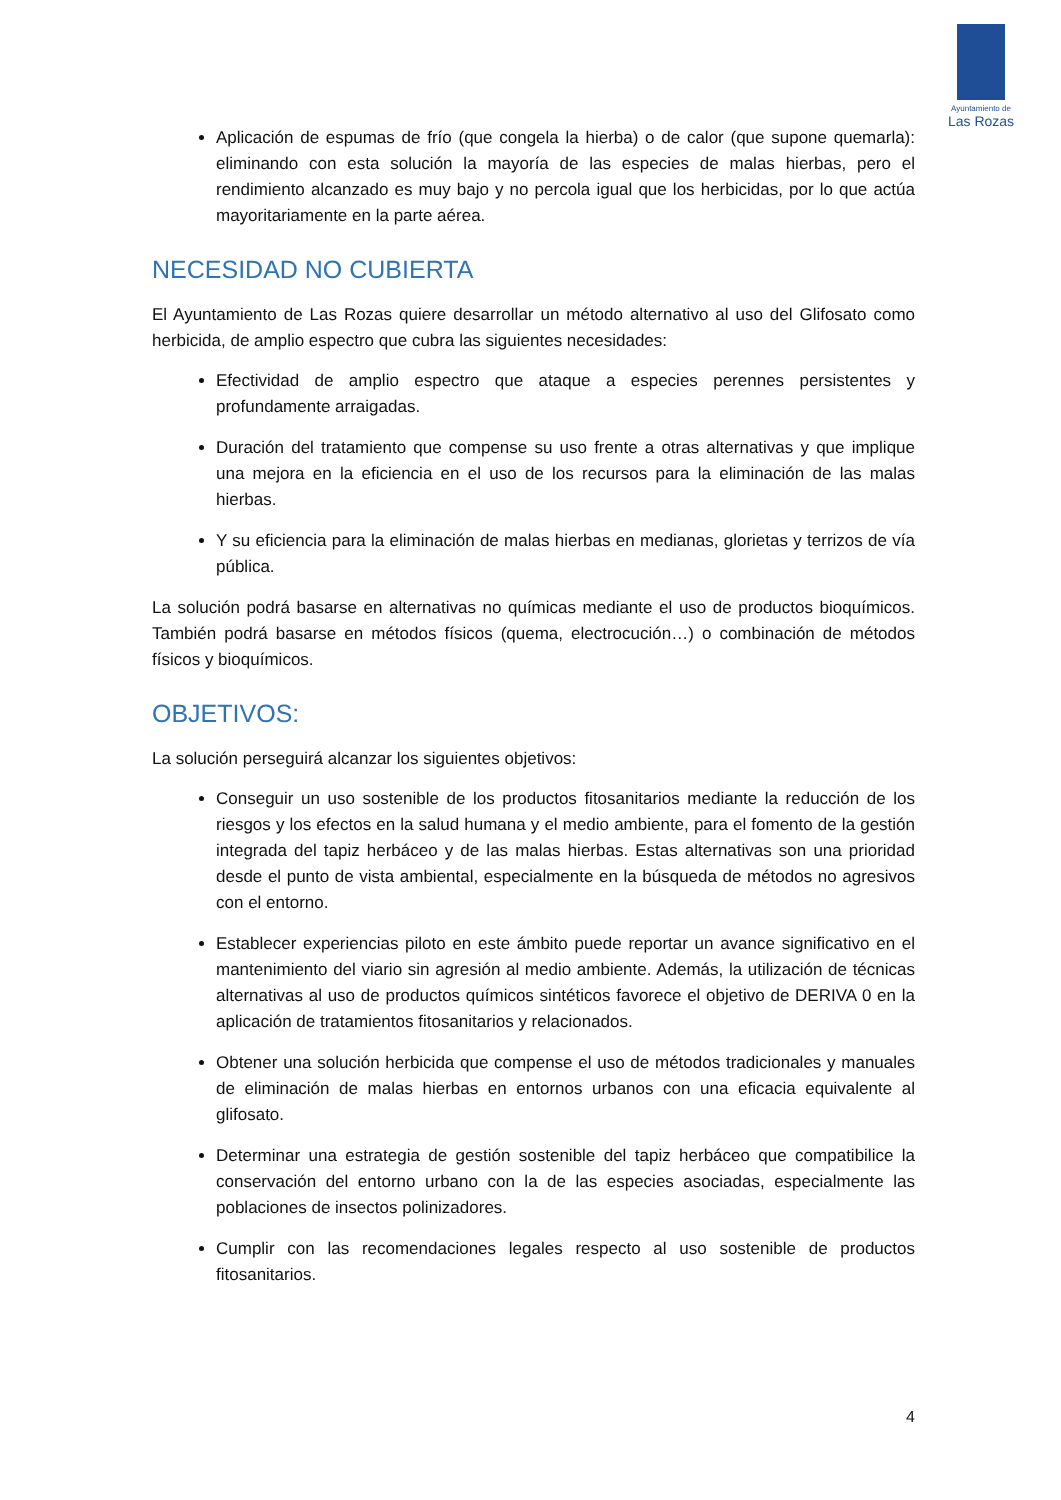Ayuntamiento de
Las Rozas
Aplicación de espumas de frío (que congela la hierba) o de calor (que supone quemarla): eliminando con esta solución la mayoría de las especies de malas hierbas, pero el rendimiento alcanzado es muy bajo y no percola igual que los herbicidas, por lo que actúa mayoritariamente en la parte aérea.
NECESIDAD NO CUBIERTA
El Ayuntamiento de Las Rozas quiere desarrollar un método alternativo al uso del Glifosato como herbicida, de amplio espectro que cubra las siguientes necesidades:
Efectividad de amplio espectro que ataque a especies perennes persistentes y profundamente arraigadas.
Duración del tratamiento que compense su uso frente a otras alternativas y que implique una mejora en la eficiencia en el uso de los recursos para la eliminación de las malas hierbas.
Y su eficiencia para la eliminación de malas hierbas en medianas, glorietas y terrizos de vía pública.
La solución podrá basarse en alternativas no químicas mediante el uso de productos bioquímicos. También podrá basarse en métodos físicos (quema, electrocución…) o combinación de métodos físicos y bioquímicos.
OBJETIVOS:
La solución perseguirá alcanzar los siguientes objetivos:
Conseguir un uso sostenible de los productos fitosanitarios mediante la reducción de los riesgos y los efectos en la salud humana y el medio ambiente, para el fomento de la gestión integrada del tapiz herbáceo y de las malas hierbas. Estas alternativas son una prioridad desde el punto de vista ambiental, especialmente en la búsqueda de métodos no agresivos con el entorno.
Establecer experiencias piloto en este ámbito puede reportar un avance significativo en el mantenimiento del viario sin agresión al medio ambiente. Además, la utilización de técnicas alternativas al uso de productos químicos sintéticos favorece el objetivo de DERIVA 0 en la aplicación de tratamientos fitosanitarios y relacionados.
Obtener una solución herbicida que compense el uso de métodos tradicionales y manuales de eliminación de malas hierbas en entornos urbanos con una eficacia equivalente al glifosato.
Determinar una estrategia de gestión sostenible del tapiz herbáceo que compatibilice la conservación del entorno urbano con la de las especies asociadas, especialmente las poblaciones de insectos polinizadores.
Cumplir con las recomendaciones legales respecto al uso sostenible de productos fitosanitarios.
4